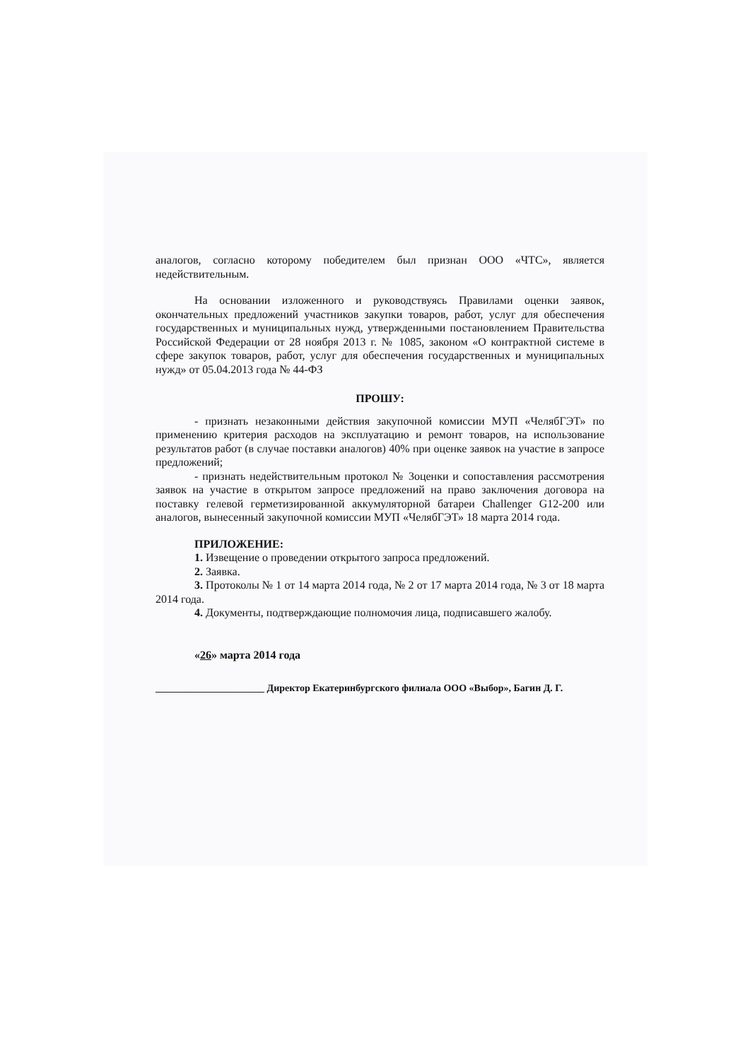аналогов, согласно которому победителем был признан ООО «ЧТС», является недействительным.
На основании изложенного и руководствуясь Правилами оценки заявок, окончательных предложений участников закупки товаров, работ, услуг для обеспечения государственных и муниципальных нужд, утвержденными постановлением Правительства Российской Федерации от 28 ноября 2013 г. № 1085, законом «О контрактной системе в сфере закупок товаров, работ, услуг для обеспечения государственных и муниципальных нужд» от 05.04.2013 года № 44-ФЗ
ПРОШУ:
- признать незаконными действия закупочной комиссии МУП «ЧелябГЭТ» по применению критерия расходов на эксплуатацию и ремонт товаров, на использование результатов работ (в случае поставки аналогов) 40% при оценке заявок на участие в запросе предложений;
- признать недействительным протокол № 3оценки и сопоставления рассмотрения заявок на участие в открытом запросе предложений на право заключения договора на поставку гелевой герметизированной аккумуляторной батареи Challenger G12-200 или аналогов, вынесенный закупочной комиссии МУП «ЧелябГЭТ» 18 марта 2014 года.
ПРИЛОЖЕНИЕ:
1. Извещение о проведении открытого запроса предложений.
2. Заявка.
3. Протоколы № 1 от 14 марта 2014 года, № 2 от 17 марта 2014 года, № 3 от 18 марта 2014 года.
4. Документы, подтверждающие полномочия лица, подписавшего жалобу.
«26» марта 2014 года
______________________ Директор Екатеринбургского филиала ООО «Выбор», Багин Д. Г.